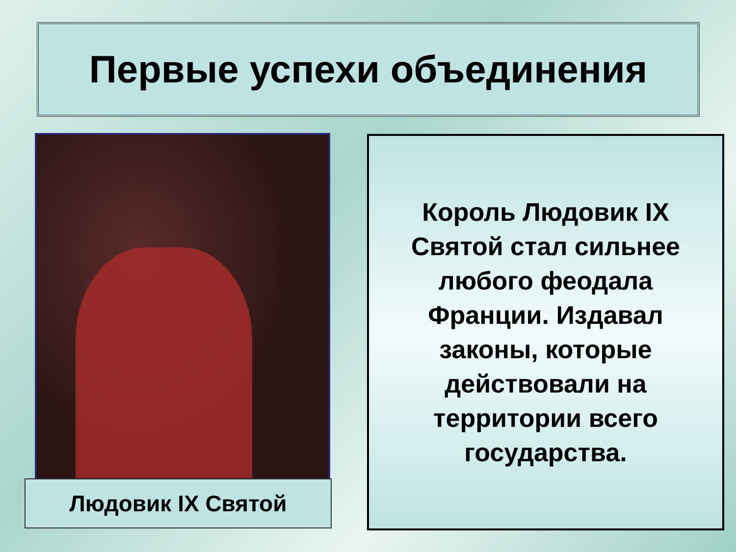Первые успехи объединения
Людовик IX Святой
Король Людовик IX
Святой стал сильнее
любого феодала
Франции. Издавал
законы, которые
действовали на
территории всего
государства.